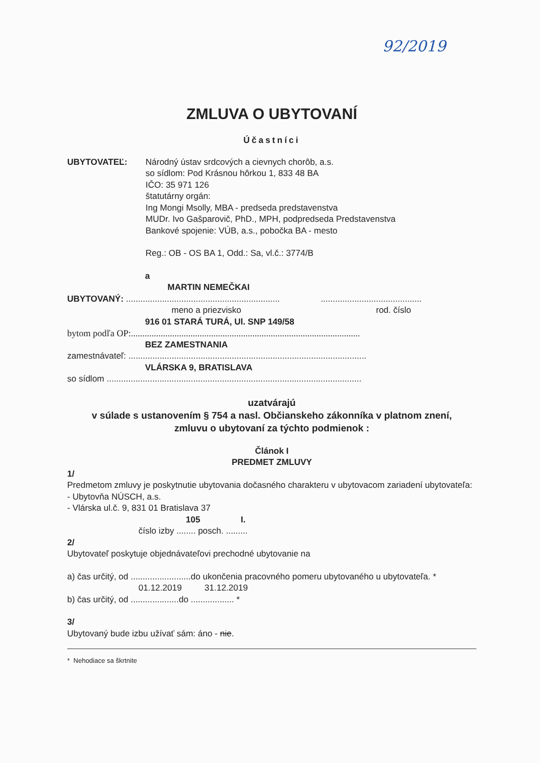92/2019
ZMLUVA O UBYTOVANÍ
Účastníci
UBYTOVATEĽ: Národný ústav srdcových a cievnych chorôb, a.s.
so sídlom: Pod Krásnou hôrkou 1, 833 48 BA
IČO: 35 971 126
štatutárny orgán:
Ing Mongi Msolly, MBA - predseda predstavenstva
MUDr. Ivo Gašparovič, PhD., MPH, podpredseda Predstavenstva
Bankové spojenie: VÚB, a.s., pobočka BA - mesto
Reg.: OB - OS BA 1, Odd.: Sa, vl.č.: 3774/B
a
MARTIN NEMEČKAI
UBYTOVANÝ: ................................................................ ..........................................
meno a priezvisko rod. číslo
916 01 STARÁ TURÁ, Ul. SNP 149/58
bytom podľa OP:....................................................................................................
BEZ ZAMESTNANIA
zamestnávateľ: ...................................................................................................
VLÁRSKA 9, BRATISLAVA
so sídlom ..........................................................................................................
uzatvárajú
v súlade s ustanovením § 754 a nasl. Občianskeho zákonníka v platnom znení,
zmluvu o ubytovaní za týchto podmienok :
Článok I
PREDMET ZMLUVY
1/
Predmetom zmluvy je poskytnutie ubytovania dočasného charakteru v ubytovacom zariadení ubytovateľa:
- Ubytovňa NÚSCH, a.s.
- Vlárska ul.č. 9, 831 01 Bratislava 37
105 I.
číslo izby ........ posch. .........
2/
Ubytovateľ poskytuje objednávateľovi prechodné ubytovanie na
a) čas určitý, od .........................do ukončenia pracovného pomeru ubytovaného u ubytovateľa. *
01.12.2019 31.12.2019
b) čas určitý, od ....................do .................. *
3/
Ubytovaný bude izbu užívať sám: áno - nie.
* Nehodiace sa škrtnite